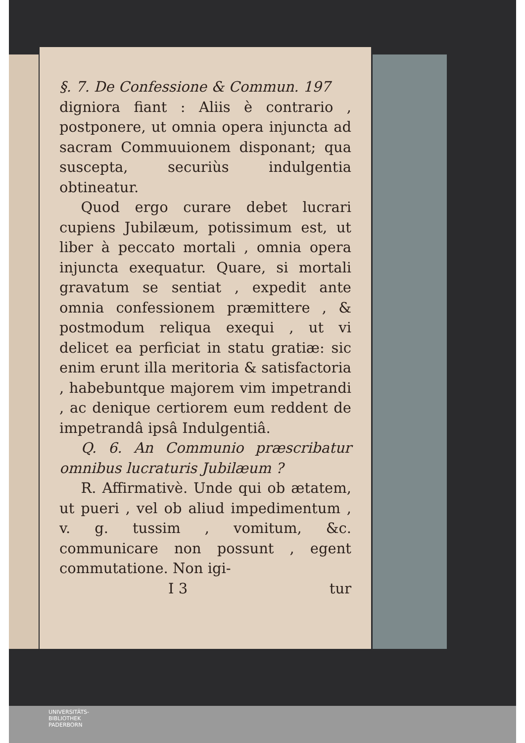§. 7. De Confessione & Commun. 197
digniora fiant : Aliis è contrario , postponere, ut omnia opera injuncta ad sacram Commuuionem dispo­nant; qua suscepta, securiùs indulgen­tia obtineatur.
Quod ergo curare debet lucrari cupiens Jubilæum, potissimum est, ut liber à peccato mortali , omnia ope­ra injuncta exequatur. Quare, si mor­tali gravatum se sentiat , expedit an­te omnia confessionem præmittere , & postmodum reliqua exequi , ut vi delicet ea perficiat in statu gratiæ: sic enim erunt illa meritoria & satisfa­ctoria , habebuntque majorem vim impetrandi , ac denique certiorem eum reddent de impetrandâ ipsâ In­dulgentiâ.
Q. 6. An Communio præscribatur om­nibus lucraturis Jubilæum ?
R. Affirmativè. Unde qui ob æ­tatem, ut pueri , vel ob aliud impe­dimentum , v. g. tussim , vomitum, &c. communicare non possunt , egent commutatione. Non igi-
I 3 tur
UNIVERSITÄTS-
BIBLIOTHEK
PADERBORN